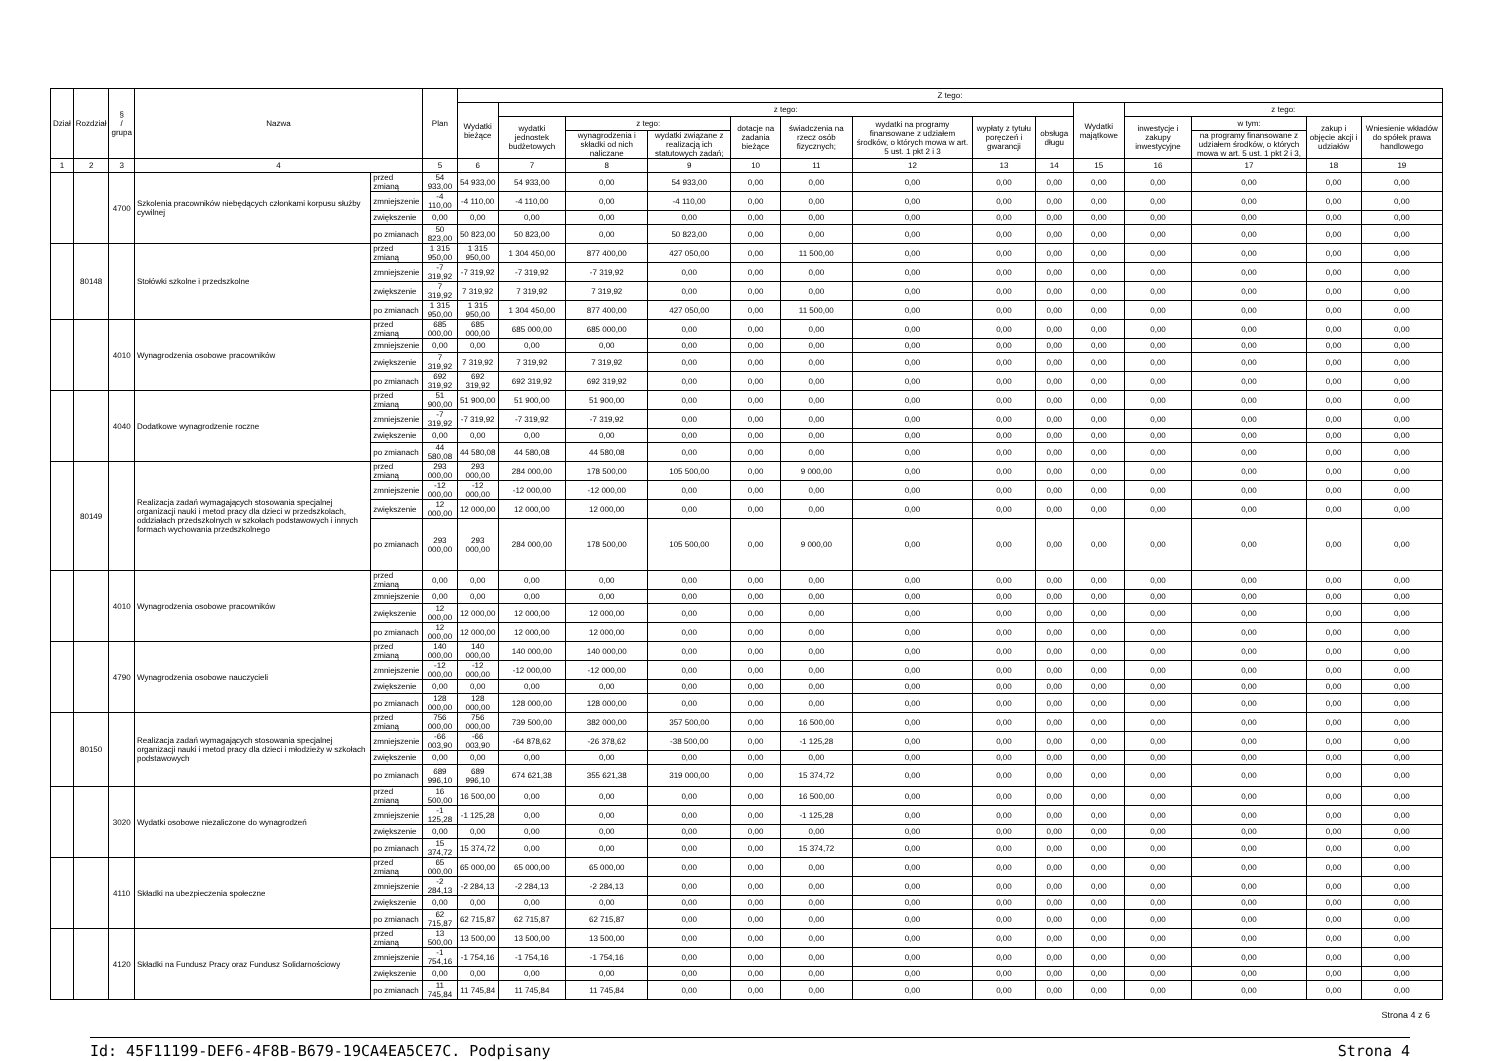| Dział | Rozdział | § / grupa | Nazwa | | Plan | Z tego: | | | | | | | | | | | | | |
| --- | --- | --- | --- | --- | --- | --- | --- | --- | --- | --- | --- | --- | --- | --- | --- | --- | --- | --- | --- |
| | | | | | | Wydatki bieżące | z tego: | | | | | | | | Wydatki majątkowe | z tego: | | | |
| | | | | | | | wydatki jednostek budżetowych | z tego: | | dotacje na zadania bieżące | świadczenia na rzecz osób fizycznych; | wydatki na programy finansowane z udziałem środków, o których mowa w art. 5 ust. 1 pkt 2 i 3 | wypłaty z tytułu poręczeń i gwarancji | obsługa długu | | inwestycje i zakupy inwestycyjne | w tym: | zakup i objęcie akcji i udziałów | Wniesienie wkładów do spółek prawa handlowego |
| | | | | | | | | wynagrodzenia i składki od nich naliczane | wydatki związane z realizacją ich statutowych zadań; | | | | | | | | na programy finansowane z udziałem środków, o których mowa w art. 5 ust. 1 pkt 2 i 3, | | |
| 1 | 2 | 3 | 4 | | 5 | 6 | 7 | 8 | 9 | 10 | 11 | 12 | 13 | 14 | 15 | 16 | 17 | 18 | 19 |
| | | 4700 | Szkolenia pracowników niebędących członkami korpusu służby cywilnej | przed zmianą | 54 933,00 | 54 933,00 | 54 933,00 | 0,00 | 54 933,00 | 0,00 | 0,00 | 0,00 | 0,00 | 0,00 | 0,00 | 0,00 | 0,00 | 0,00 | 0,00 |
| | | | | zmniejszenie | -4 110,00 | -4 110,00 | -4 110,00 | 0,00 | -4 110,00 | 0,00 | 0,00 | 0,00 | 0,00 | 0,00 | 0,00 | 0,00 | 0,00 | 0,00 | 0,00 |
| | | | | zwiększenie | 0,00 | 0,00 | 0,00 | 0,00 | 0,00 | 0,00 | 0,00 | 0,00 | 0,00 | 0,00 | 0,00 | 0,00 | 0,00 | 0,00 | 0,00 |
| | | | | po zmianach | 50 823,00 | 50 823,00 | 50 823,00 | 0,00 | 50 823,00 | 0,00 | 0,00 | 0,00 | 0,00 | 0,00 | 0,00 | 0,00 | 0,00 | 0,00 | 0,00 |
| | 80148 | | Stołówki szkolne i przedszkolne | przed zmianą | 1 315 950,00 | 1 315 950,00 | 1 304 450,00 | 877 400,00 | 427 050,00 | 0,00 | 11 500,00 | 0,00 | 0,00 | 0,00 | 0,00 | 0,00 | 0,00 | 0,00 | 0,00 |
| | | | | zmniejszenie | -7 319,92 | -7 319,92 | -7 319,92 | -7 319,92 | 0,00 | 0,00 | 0,00 | 0,00 | 0,00 | 0,00 | 0,00 | 0,00 | 0,00 | 0,00 | 0,00 |
| | | | | zwiększenie | 7 319,92 | 7 319,92 | 7 319,92 | 7 319,92 | 0,00 | 0,00 | 0,00 | 0,00 | 0,00 | 0,00 | 0,00 | 0,00 | 0,00 | 0,00 | 0,00 |
| | | | | po zmianach | 1 315 950,00 | 1 315 950,00 | 1 304 450,00 | 877 400,00 | 427 050,00 | 0,00 | 11 500,00 | 0,00 | 0,00 | 0,00 | 0,00 | 0,00 | 0,00 | 0,00 | 0,00 |
| | | 4010 | Wynagrodzenia osobowe pracowników | przed zmianą | 685 000,00 | 685 000,00 | 685 000,00 | 685 000,00 | 0,00 | 0,00 | 0,00 | 0,00 | 0,00 | 0,00 | 0,00 | 0,00 | 0,00 | 0,00 | 0,00 |
| | | | | zmniejszenie | 0,00 | 0,00 | 0,00 | 0,00 | 0,00 | 0,00 | 0,00 | 0,00 | 0,00 | 0,00 | 0,00 | 0,00 | 0,00 | 0,00 | 0,00 |
| | | | | zwiększenie | 7 319,92 | 7 319,92 | 7 319,92 | 7 319,92 | 0,00 | 0,00 | 0,00 | 0,00 | 0,00 | 0,00 | 0,00 | 0,00 | 0,00 | 0,00 | 0,00 |
| | | | | po zmianach | 692 319,92 | 692 319,92 | 692 319,92 | 692 319,92 | 0,00 | 0,00 | 0,00 | 0,00 | 0,00 | 0,00 | 0,00 | 0,00 | 0,00 | 0,00 | 0,00 |
| | | 4040 | Dodatkowe wynagrodzenie roczne | przed zmianą | 51 900,00 | 51 900,00 | 51 900,00 | 51 900,00 | 0,00 | 0,00 | 0,00 | 0,00 | 0,00 | 0,00 | 0,00 | 0,00 | 0,00 | 0,00 | 0,00 |
| | | | | zmniejszenie | -7 319,92 | -7 319,92 | -7 319,92 | -7 319,92 | 0,00 | 0,00 | 0,00 | 0,00 | 0,00 | 0,00 | 0,00 | 0,00 | 0,00 | 0,00 | 0,00 |
| | | | | zwiększenie | 0,00 | 0,00 | 0,00 | 0,00 | 0,00 | 0,00 | 0,00 | 0,00 | 0,00 | 0,00 | 0,00 | 0,00 | 0,00 | 0,00 | 0,00 |
| | | | | po zmianach | 44 580,08 | 44 580,08 | 44 580,08 | 44 580,08 | 0,00 | 0,00 | 0,00 | 0,00 | 0,00 | 0,00 | 0,00 | 0,00 | 0,00 | 0,00 | 0,00 |
| | 80149 | | Realizacja zadań wymagających stosowania specjalnej organizacji nauki i metod pracy dla dzieci w przedszkolach, oddziałach przedszkolnych w szkołach podstawowych i innych formach wychowania przedszkolnego | przed zmianą | 293 000,00 | 293 000,00 | 284 000,00 | 178 500,00 | 105 500,00 | 0,00 | 9 000,00 | 0,00 | 0,00 | 0,00 | 0,00 | 0,00 | 0,00 | 0,00 | 0,00 |
| | | | | zmniejszenie | -12 000,00 | -12 000,00 | -12 000,00 | -12 000,00 | 0,00 | 0,00 | 0,00 | 0,00 | 0,00 | 0,00 | 0,00 | 0,00 | 0,00 | 0,00 | 0,00 |
| | | | | zwiększenie | 12 000,00 | 12 000,00 | 12 000,00 | 12 000,00 | 0,00 | 0,00 | 0,00 | 0,00 | 0,00 | 0,00 | 0,00 | 0,00 | 0,00 | 0,00 | 0,00 |
| | | | | po zmianach | 293 000,00 | 293 000,00 | 284 000,00 | 178 500,00 | 105 500,00 | 0,00 | 9 000,00 | 0,00 | 0,00 | 0,00 | 0,00 | 0,00 | 0,00 | 0,00 | 0,00 |
| | | 4010 | Wynagrodzenia osobowe pracowników | przed zmianą | 0,00 | 0,00 | 0,00 | 0,00 | 0,00 | 0,00 | 0,00 | 0,00 | 0,00 | 0,00 | 0,00 | 0,00 | 0,00 | 0,00 | 0,00 |
| | | | | zmniejszenie | 0,00 | 0,00 | 0,00 | 0,00 | 0,00 | 0,00 | 0,00 | 0,00 | 0,00 | 0,00 | 0,00 | 0,00 | 0,00 | 0,00 | 0,00 |
| | | | | zwiększenie | 12 000,00 | 12 000,00 | 12 000,00 | 12 000,00 | 0,00 | 0,00 | 0,00 | 0,00 | 0,00 | 0,00 | 0,00 | 0,00 | 0,00 | 0,00 | 0,00 |
| | | | | po zmianach | 12 000,00 | 12 000,00 | 12 000,00 | 12 000,00 | 0,00 | 0,00 | 0,00 | 0,00 | 0,00 | 0,00 | 0,00 | 0,00 | 0,00 | 0,00 | 0,00 |
| | | 4790 | Wynagrodzenia osobowe nauczycieli | przed zmianą | 140 000,00 | 140 000,00 | 140 000,00 | 140 000,00 | 0,00 | 0,00 | 0,00 | 0,00 | 0,00 | 0,00 | 0,00 | 0,00 | 0,00 | 0,00 | 0,00 |
| | | | | zmniejszenie | -12 000,00 | -12 000,00 | -12 000,00 | -12 000,00 | 0,00 | 0,00 | 0,00 | 0,00 | 0,00 | 0,00 | 0,00 | 0,00 | 0,00 | 0,00 | 0,00 |
| | | | | zwiększenie | 0,00 | 0,00 | 0,00 | 0,00 | 0,00 | 0,00 | 0,00 | 0,00 | 0,00 | 0,00 | 0,00 | 0,00 | 0,00 | 0,00 | 0,00 |
| | | | | po zmianach | 128 000,00 | 128 000,00 | 128 000,00 | 128 000,00 | 0,00 | 0,00 | 0,00 | 0,00 | 0,00 | 0,00 | 0,00 | 0,00 | 0,00 | 0,00 | 0,00 |
| | 80150 | | Realizacja zadań wymagających stosowania specjalnej organizacji nauki i metod pracy dla dzieci i młodzieży w szkołach podstawowych | przed zmianą | 756 000,00 | 756 000,00 | 739 500,00 | 382 000,00 | 357 500,00 | 0,00 | 16 500,00 | 0,00 | 0,00 | 0,00 | 0,00 | 0,00 | 0,00 | 0,00 | 0,00 |
| | | | | zmniejszenie | -66 003,90 | -66 003,90 | -64 878,62 | -26 378,62 | -38 500,00 | 0,00 | -1 125,28 | 0,00 | 0,00 | 0,00 | 0,00 | 0,00 | 0,00 | 0,00 | 0,00 |
| | | | | zwiększenie | 0,00 | 0,00 | 0,00 | 0,00 | 0,00 | 0,00 | 0,00 | 0,00 | 0,00 | 0,00 | 0,00 | 0,00 | 0,00 | 0,00 | 0,00 |
| | | | | po zmianach | 689 996,10 | 689 996,10 | 674 621,38 | 355 621,38 | 319 000,00 | 0,00 | 15 374,72 | 0,00 | 0,00 | 0,00 | 0,00 | 0,00 | 0,00 | 0,00 | 0,00 |
| | | 3020 | Wydatki osobowe niezaliczone do wynagrodzeń | przed zmianą | 16 500,00 | 16 500,00 | 0,00 | 0,00 | 0,00 | 0,00 | 16 500,00 | 0,00 | 0,00 | 0,00 | 0,00 | 0,00 | 0,00 | 0,00 | 0,00 |
| | | | | zmniejszenie | -1 125,28 | -1 125,28 | 0,00 | 0,00 | 0,00 | 0,00 | -1 125,28 | 0,00 | 0,00 | 0,00 | 0,00 | 0,00 | 0,00 | 0,00 | 0,00 |
| | | | | zwiększenie | 0,00 | 0,00 | 0,00 | 0,00 | 0,00 | 0,00 | 0,00 | 0,00 | 0,00 | 0,00 | 0,00 | 0,00 | 0,00 | 0,00 | 0,00 |
| | | | | po zmianach | 15 374,72 | 15 374,72 | 0,00 | 0,00 | 0,00 | 0,00 | 15 374,72 | 0,00 | 0,00 | 0,00 | 0,00 | 0,00 | 0,00 | 0,00 | 0,00 |
| | | 4110 | Składki na ubezpieczenia społeczne | przed zmianą | 65 000,00 | 65 000,00 | 65 000,00 | 65 000,00 | 0,00 | 0,00 | 0,00 | 0,00 | 0,00 | 0,00 | 0,00 | 0,00 | 0,00 | 0,00 | 0,00 |
| | | | | zmniejszenie | -2 284,13 | -2 284,13 | -2 284,13 | -2 284,13 | 0,00 | 0,00 | 0,00 | 0,00 | 0,00 | 0,00 | 0,00 | 0,00 | 0,00 | 0,00 | 0,00 |
| | | | | zwiększenie | 0,00 | 0,00 | 0,00 | 0,00 | 0,00 | 0,00 | 0,00 | 0,00 | 0,00 | 0,00 | 0,00 | 0,00 | 0,00 | 0,00 | 0,00 |
| | | | | po zmianach | 62 715,87 | 62 715,87 | 62 715,87 | 62 715,87 | 0,00 | 0,00 | 0,00 | 0,00 | 0,00 | 0,00 | 0,00 | 0,00 | 0,00 | 0,00 | 0,00 |
| | | 4120 | Składki na Fundusz Pracy oraz Fundusz Solidarnościowy | przed zmianą | 13 500,00 | 13 500,00 | 13 500,00 | 13 500,00 | 0,00 | 0,00 | 0,00 | 0,00 | 0,00 | 0,00 | 0,00 | 0,00 | 0,00 | 0,00 | 0,00 |
| | | | | zmniejszenie | -1 754,16 | -1 754,16 | -1 754,16 | -1 754,16 | 0,00 | 0,00 | 0,00 | 0,00 | 0,00 | 0,00 | 0,00 | 0,00 | 0,00 | 0,00 | 0,00 |
| | | | | zwiększenie | 0,00 | 0,00 | 0,00 | 0,00 | 0,00 | 0,00 | 0,00 | 0,00 | 0,00 | 0,00 | 0,00 | 0,00 | 0,00 | 0,00 | 0,00 |
| | | | | po zmianach | 11 745,84 | 11 745,84 | 11 745,84 | 11 745,84 | 0,00 | 0,00 | 0,00 | 0,00 | 0,00 | 0,00 | 0,00 | 0,00 | 0,00 | 0,00 | 0,00 |
Strona 4 z 6
Id: 45F11199-DEF6-4F8B-B679-19CA4EA5CE7C. Podpisany Strona 4